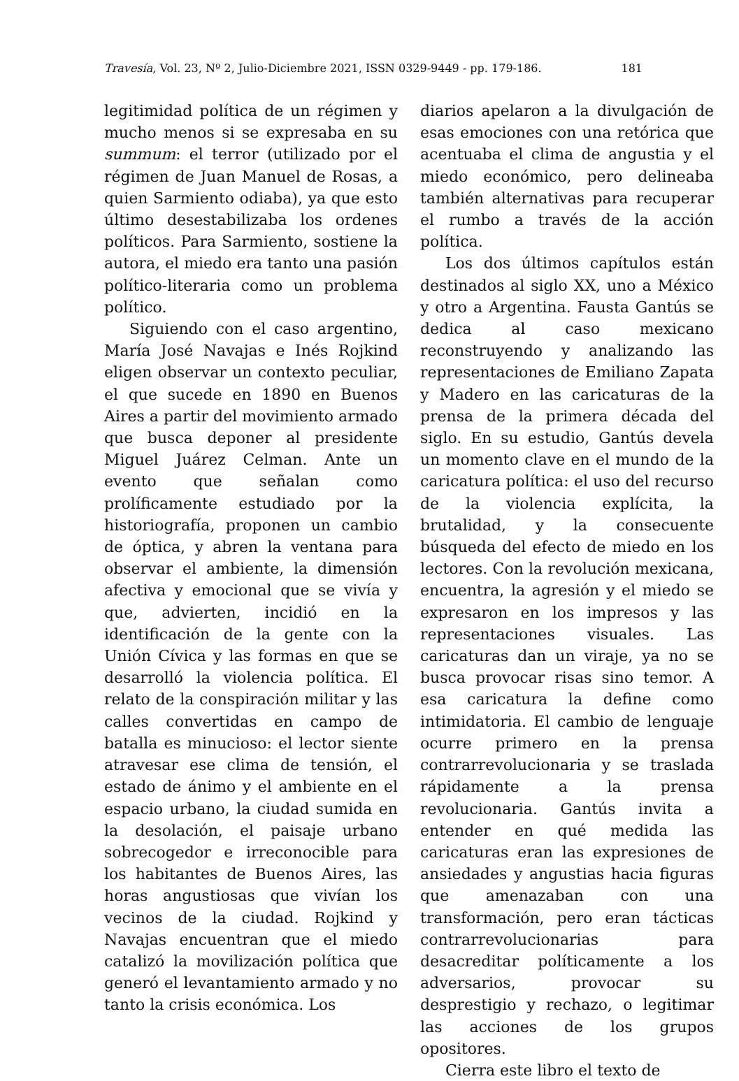Travesía, Vol. 23, Nº 2, Julio-Diciembre 2021, ISSN 0329-9449 - pp. 179-186. 181
legitimidad política de un régimen y mucho menos si se expresaba en su summum: el terror (utilizado por el régimen de Juan Manuel de Rosas, a quien Sarmiento odiaba), ya que esto último desestabilizaba los ordenes políticos. Para Sarmiento, sostiene la autora, el miedo era tanto una pasión político-literaria como un problema político.
Siguiendo con el caso argentino, María José Navajas e Inés Rojkind eligen observar un contexto peculiar, el que sucede en 1890 en Buenos Aires a partir del movimiento armado que busca deponer al presidente Miguel Juárez Celman. Ante un evento que señalan como prolíficamente estudiado por la historiografía, proponen un cambio de óptica, y abren la ventana para observar el ambiente, la dimensión afectiva y emocional que se vivía y que, advierten, incidió en la identificación de la gente con la Unión Cívica y las formas en que se desarrolló la violencia política. El relato de la conspiración militar y las calles convertidas en campo de batalla es minucioso: el lector siente atravesar ese clima de tensión, el estado de ánimo y el ambiente en el espacio urbano, la ciudad sumida en la desolación, el paisaje urbano sobrecogedor e irreconocible para los habitantes de Buenos Aires, las horas angustiosas que vivían los vecinos de la ciudad. Rojkind y Navajas encuentran que el miedo catalizó la movilización política que generó el levantamiento armado y no tanto la crisis económica. Los
diarios apelaron a la divulgación de esas emociones con una retórica que acentuaba el clima de angustia y el miedo económico, pero delineaba también alternativas para recuperar el rumbo a través de la acción política.
Los dos últimos capítulos están destinados al siglo XX, uno a México y otro a Argentina. Fausta Gantús se dedica al caso mexicano reconstruyendo y analizando las representaciones de Emiliano Zapata y Madero en las caricaturas de la prensa de la primera década del siglo. En su estudio, Gantús devela un momento clave en el mundo de la caricatura política: el uso del recurso de la violencia explícita, la brutalidad, y la consecuente búsqueda del efecto de miedo en los lectores. Con la revolución mexicana, encuentra, la agresión y el miedo se expresaron en los impresos y las representaciones visuales. Las caricaturas dan un viraje, ya no se busca provocar risas sino temor. A esa caricatura la define como intimidatoria. El cambio de lenguaje ocurre primero en la prensa contrarrevolucionaria y se traslada rápidamente a la prensa revolucionaria. Gantús invita a entender en qué medida las caricaturas eran las expresiones de ansiedades y angustias hacia figuras que amenazaban con una transformación, pero eran tácticas contrarrevolucionarias para desacreditar políticamente a los adversarios, provocar su desprestigio y rechazo, o legitimar las acciones de los grupos opositores.
Cierra este libro el texto de